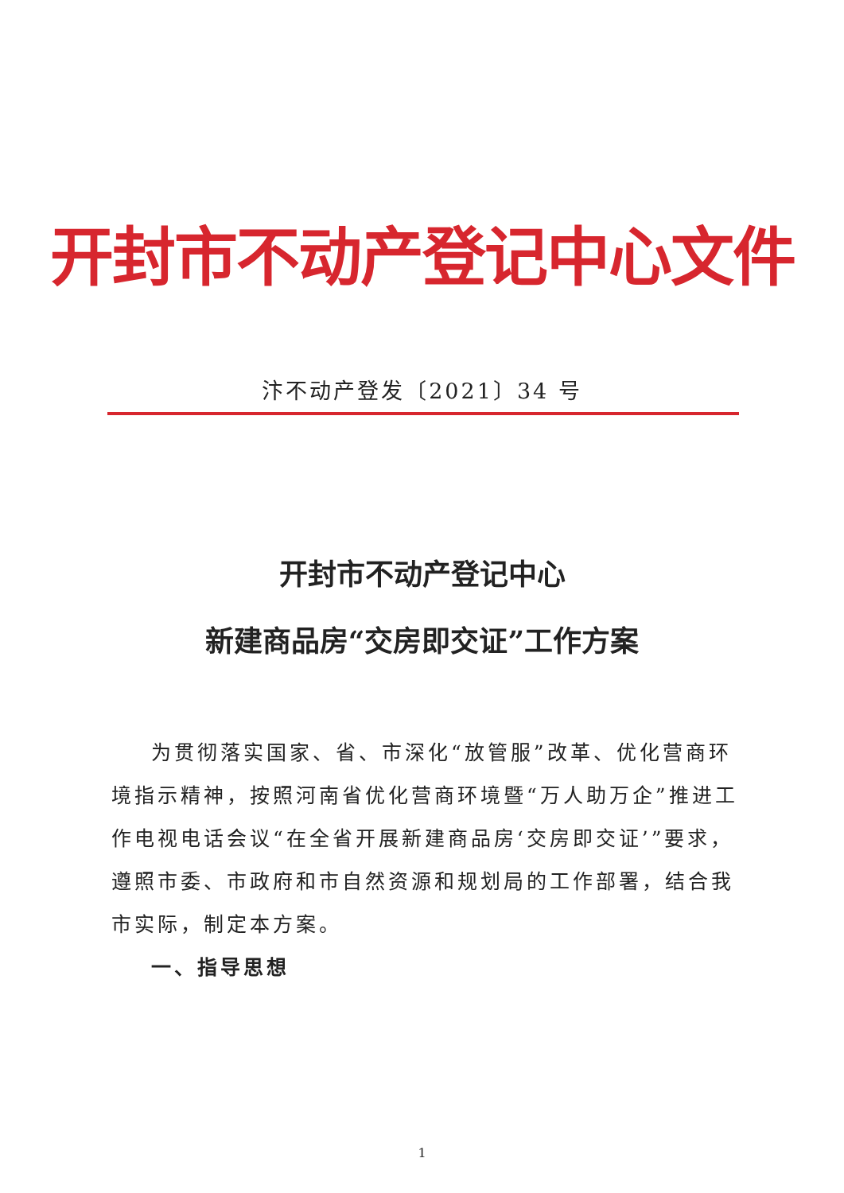开封市不动产登记中心文件
汴不动产登发〔2021〕34 号
开封市不动产登记中心
新建商品房“交房即交证”工作方案
为贯彻落实国家、省、市深化“放管服”改革、优化营商环境指示精神，按照河南省优化营商环境暨“万人助万企”推进工作电视电话会议“在全省开展新建商品房‘交房即交证’”要求，遵照市委、市政府和市自然资源和规划局的工作部署，结合我市实际，制定本方案。
一、指导思想
1